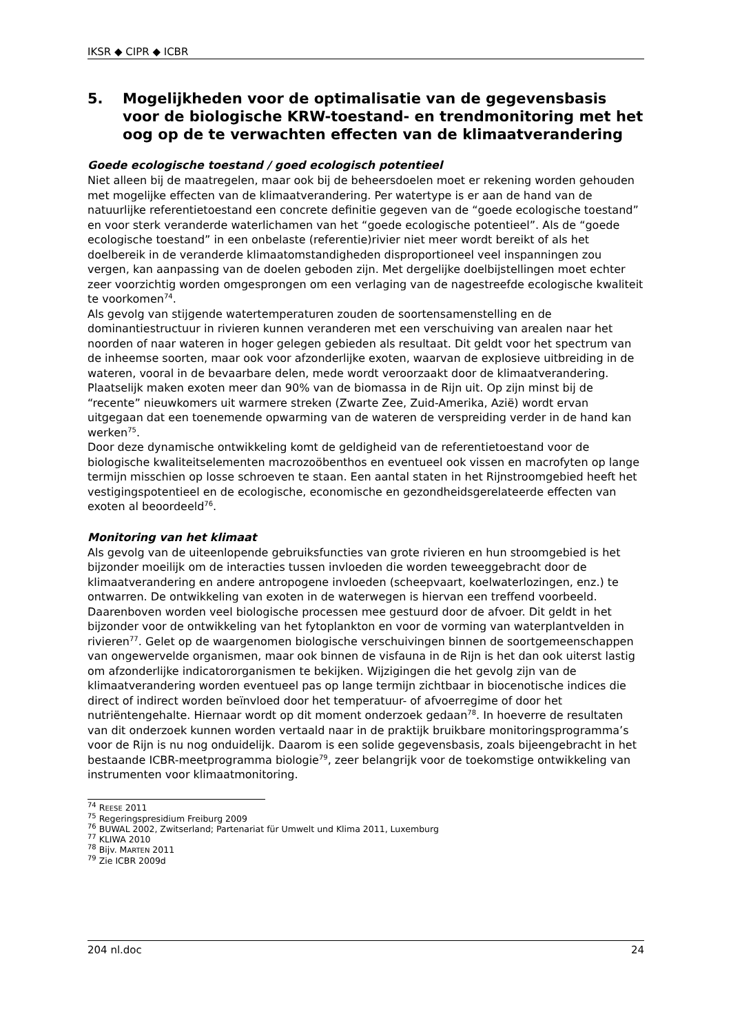IKSR ◆ CIPR ◆ ICBR
5. Mogelijkheden voor de optimalisatie van de gegevensbasis voor de biologische KRW-toestand- en trendmonitoring met het oog op de te verwachten effecten van de klimaatverandering
Goede ecologische toestand / goed ecologisch potentieel
Niet alleen bij de maatregelen, maar ook bij de beheersdoelen moet er rekening worden gehouden met mogelijke effecten van de klimaatverandering. Per watertype is er aan de hand van de natuurlijke referentietoestand een concrete definitie gegeven van de “goede ecologische toestand” en voor sterk veranderde waterlichamen van het “goede ecologische potentieel”. Als de “goede ecologische toestand” in een onbelaste (referentie)rivier niet meer wordt bereikt of als het doelbereik in de veranderde klimaatomstandigheden disproportioneel veel inspanningen zou vergen, kan aanpassing van de doelen geboden zijn. Met dergelijke doelbijstellingen moet echter zeer voorzichtig worden omgesprongen om een verlaging van de nagestreefde ecologische kwaliteit te voorkomen<sup>74</sup>.
Als gevolg van stijgende watertemperaturen zouden de soortensamenstelling en de dominantiestructuur in rivieren kunnen veranderen met een verschuiving van arealen naar het noorden of naar wateren in hoger gelegen gebieden als resultaat. Dit geldt voor het spectrum van de inheemse soorten, maar ook voor afzonderlijke exoten, waarvan de explosieve uitbreiding in de wateren, vooral in de bevaarbare delen, mede wordt veroorzaakt door de klimaatverandering. Plaatselijk maken exoten meer dan 90% van de biomassa in de Rijn uit. Op zijn minst bij de “recente” nieuwkomers uit warmere streken (Zwarte Zee, Zuid-Amerika, Azië) wordt ervan uitgegaan dat een toenemende opwarming van de wateren de verspreiding verder in de hand kan werken<sup>75</sup>.
Door deze dynamische ontwikkeling komt de geldigheid van de referentietoestand voor de biologische kwaliteitselementen macrozoöbenthos en eventueel ook vissen en macrofyten op lange termijn misschien op losse schroeven te staan. Een aantal staten in het Rijnstroomgebied heeft het vestigingspotentieel en de ecologische, economische en gezondheidsgerelateerde effecten van exoten al beoordeeld<sup>76</sup>.
Monitoring van het klimaat
Als gevolg van de uiteenlopende gebruiksfuncties van grote rivieren en hun stroomgebied is het bijzonder moeilijk om de interacties tussen invloeden die worden teweeggebracht door de klimaatverandering en andere antropogene invloeden (scheepvaart, koelwaterlozingen, enz.) te ontwarren. De ontwikkeling van exoten in de waterwegen is hiervan een treffend voorbeeld. Daarenboven worden veel biologische processen mee gestuurd door de afvoer. Dit geldt in het bijzonder voor de ontwikkeling van het fytoplankton en voor de vorming van waterplantvelden in rivieren<sup>77</sup>. Gelet op de waargenomen biologische verschuivingen binnen de soortgemeenschappen van ongewervelde organismen, maar ook binnen de visfauna in de Rijn is het dan ook uiterst lastig om afzonderlijke indicatororganismen te bekijken. Wijzigingen die het gevolg zijn van de klimaatverandering worden eventueel pas op lange termijn zichtbaar in biocenotische indices die direct of indirect worden beïnvloed door het temperatuur- of afvoerregime of door het nutriëntengehalte. Hiernaar wordt op dit moment onderzoek gedaan<sup>78</sup>. In hoeverre de resultaten van dit onderzoek kunnen worden vertaald naar in de praktijk bruikbare monitoringsprogramma’s voor de Rijn is nu nog onduidelijk. Daarom is een solide gegevensbasis, zoals bijeengebracht in het bestaande ICBR-meetprogramma biologie<sup>79</sup>, zeer belangrijk voor de toekomstige ontwikkeling van instrumenten voor klimaatmonitoring.
<sup>74</sup> REESE 2011
<sup>75</sup> Regeringspresidium Freiburg 2009
<sup>76</sup> BUWAL 2002, Zwitserland; Partenariat für Umwelt und Klima 2011, Luxemburg
<sup>77</sup> KLIWA 2010
<sup>78</sup> Bijv. MARTEN 2011
<sup>79</sup> Zie ICBR 2009d
204 nl.doc 24